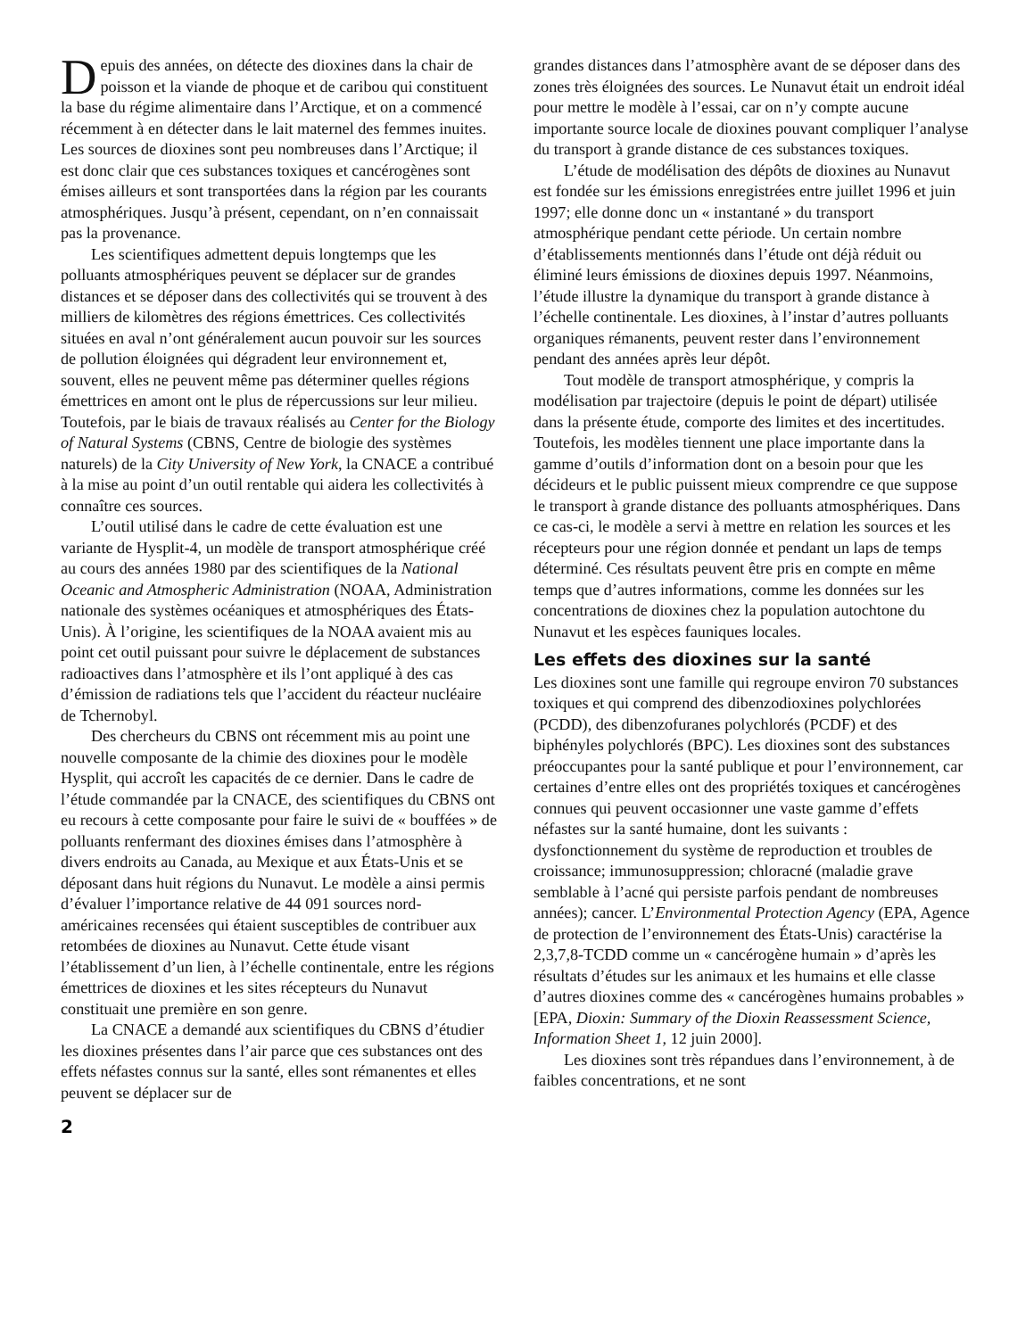Depuis des années, on détecte des dioxines dans la chair de poisson et la viande de phoque et de caribou qui constituent la base du régime alimentaire dans l’Arctique, et on a commencé récemment à en détecter dans le lait maternel des femmes inuites. Les sources de dioxines sont peu nombreuses dans l’Arctique; il est donc clair que ces substances toxiques et cancérogènes sont émises ailleurs et sont transportées dans la région par les courants atmosphériques. Jusqu’à présent, cependant, on n’en connaissait pas la provenance.
Les scientifiques admettent depuis longtemps que les polluants atmosphériques peuvent se déplacer sur de grandes distances et se déposer dans des collectivités qui se trouvent à des milliers de kilomètres des régions émettrices. Ces collectivités situées en aval n’ont généralement aucun pouvoir sur les sources de pollution éloignées qui dégradent leur environnement et, souvent, elles ne peuvent même pas déterminer quelles régions émettrices en amont ont le plus de répercussions sur leur milieu. Toutefois, par le biais de travaux réalisés au Center for the Biology of Natural Systems (CBNS, Centre de biologie des systèmes naturels) de la City University of New York, la CNACE a contribué à la mise au point d’un outil rentable qui aidera les collectivités à connaître ces sources.
L’outil utilisé dans le cadre de cette évaluation est une variante de Hysplit-4, un modèle de transport atmosphérique créé au cours des années 1980 par des scientifiques de la National Oceanic and Atmospheric Administration (NOAA, Administration nationale des systèmes océaniques et atmosphériques des États-Unis). À l’origine, les scientifiques de la NOAA avaient mis au point cet outil puissant pour suivre le déplacement de substances radioactives dans l’atmosphère et ils l’ont appliqué à des cas d’émission de radiations tels que l’accident du réacteur nucléaire de Tchernobyl.
Des chercheurs du CBNS ont récemment mis au point une nouvelle composante de la chimie des dioxines pour le modèle Hysplit, qui accroît les capacités de ce dernier. Dans le cadre de l’étude commandée par la CNACE, des scientifiques du CBNS ont eu recours à cette composante pour faire le suivi de « bouffées » de polluants renfermant des dioxines émises dans l’atmosphère à divers endroits au Canada, au Mexique et aux États-Unis et se déposant dans huit régions du Nunavut. Le modèle a ainsi permis d’évaluer l’importance relative de 44 091 sources nord-américaines recensées qui étaient susceptibles de contribuer aux retombées de dioxines au Nunavut. Cette étude visant l’établissement d’un lien, à l’échelle continentale, entre les régions émettrices de dioxines et les sites récepteurs du Nunavut constituait une première en son genre.
La CNACE a demandé aux scientifiques du CBNS d’étudier les dioxines présentes dans l’air parce que ces substances ont des effets néfastes connus sur la santé, elles sont rémanentes et elles peuvent se déplacer sur de
grandes distances dans l’atmosphère avant de se déposer dans des zones très éloignées des sources. Le Nunavut était un endroit idéal pour mettre le modèle à l’essai, car on n’y compte aucune importante source locale de dioxines pouvant compliquer l’analyse du transport à grande distance de ces substances toxiques.
L’étude de modélisation des dépôts de dioxines au Nunavut est fondée sur les émissions enregistrées entre juillet 1996 et juin 1997; elle donne donc un « instantané » du transport atmosphérique pendant cette période. Un certain nombre d’établissements mentionnés dans l’étude ont déjà réduit ou éliminé leurs émissions de dioxines depuis 1997. Néanmoins, l’étude illustre la dynamique du transport à grande distance à l’échelle continentale. Les dioxines, à l’instar d’autres polluants organiques rémanents, peuvent rester dans l’environnement pendant des années après leur dépôt.
Tout modèle de transport atmosphérique, y compris la modélisation par trajectoire (depuis le point de départ) utilisée dans la présente étude, comporte des limites et des incertitudes. Toutefois, les modèles tiennent une place importante dans la gamme d’outils d’information dont on a besoin pour que les décideurs et le public puissent mieux comprendre ce que suppose le transport à grande distance des polluants atmosphériques. Dans ce cas-ci, le modèle a servi à mettre en relation les sources et les récepteurs pour une région donnée et pendant un laps de temps déterminé. Ces résultats peuvent être pris en compte en même temps que d’autres informations, comme les données sur les concentrations de dioxines chez la population autochtone du Nunavut et les espèces fauniques locales.
Les effets des dioxines sur la santé
Les dioxines sont une famille qui regroupe environ 70 substances toxiques et qui comprend des dibenzodioxines polychlorées (PCDD), des dibenzofuranes polychlorés (PCDF) et des biphényles polychlorés (BPC). Les dioxines sont des substances préoccupantes pour la santé publique et pour l’environnement, car certaines d’entre elles ont des propriétés toxiques et cancérogènes connues qui peuvent occasionner une vaste gamme d’effets néfastes sur la santé humaine, dont les suivants : dysfonctionnement du système de reproduction et troubles de croissance; immunosuppression; chloracné (maladie grave semblable à l’acné qui persiste parfois pendant de nombreuses années); cancer. L’Environmental Protection Agency (EPA, Agence de protection de l’environnement des États-Unis) caractérise la 2,3,7,8-TCDD comme un « cancérogène humain » d’après les résultats d’études sur les animaux et les humains et elle classe d’autres dioxines comme des « cancérogènes humains probables » [EPA, Dioxin: Summary of the Dioxin Reassessment Science, Information Sheet 1, 12 juin 2000].
Les dioxines sont très répandues dans l’environnement, à de faibles concentrations, et ne sont
2